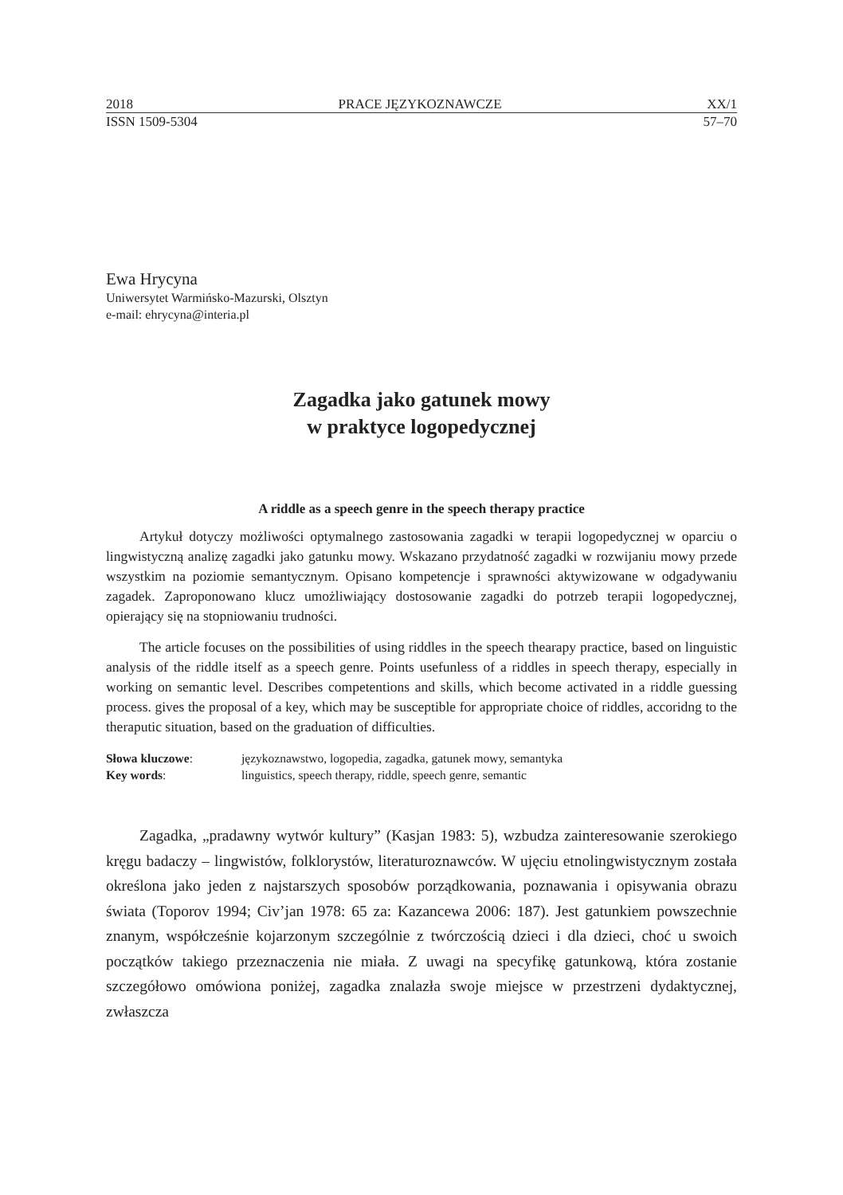2018 PRACE JĘZYKOZNAWCZE XX/1
ISSN 1509-5304 57–70
Ewa Hrycyna
Uniwersytet Warmińsko-Mazurski, Olsztyn
e-mail: ehrycyna@interia.pl
Zagadka jako gatunek mowy
w praktyce logopedycznej
A riddle as a speech genre in the speech therapy practice
Artykuł dotyczy możliwości optymalnego zastosowania zagadki w terapii logopedycznej w oparciu o lingwistyczną analizę zagadki jako gatunku mowy. Wskazano przydatność zagadki w rozwijaniu mowy przede wszystkim na poziomie semantycznym. Opisano kompetencje i sprawności aktywizowane w odgadywaniu zagadek. Zaproponowano klucz umożliwiający dostosowanie zagadki do potrzeb terapii logopedycznej, opierający się na stopniowaniu trudności.
The article focuses on the possibilities of using riddles in the speech thearapy practice, based on linguistic analysis of the riddle itself as a speech genre. Points usefunless of a riddles in speech therapy, especially in working on semantic level. Describes competentions and skills, which become activated in a riddle guessing process. gives the proposal of a key, which may be susceptible for appropriate choice of riddles, accoridng to the theraputic situation, based on the graduation of difficulties.
Słowa kluczowe: językoznawstwo, logopedia, zagadka, gatunek mowy, semantyka Key words: linguistics, speech therapy, riddle, speech genre, semantic
Zagadka, „pradawny wytwór kultury” (Kasjan 1983: 5), wzbudza zainteresowanie szerokiego kręgu badaczy – lingwistów, folklorystów, literaturoznawców. W ujęciu etnolingwistycznym została określona jako jeden z najstarszych sposobów porządkowania, poznawania i opisywania obrazu świata (Toporov 1994; Civ’jan 1978: 65 za: Kazancewa 2006: 187). Jest gatunkiem powszechnie znanym, współcześnie kojarzonym szczególnie z twórczością dzieci i dla dzieci, choć u swoich początków takiego przeznaczenia nie miała. Z uwagi na specyfikę gatunkową, która zostanie szczegółowo omówiona poniżej, zagadka znalazła swoje miejsce w przestrzeni dydaktycznej, zwłaszcza